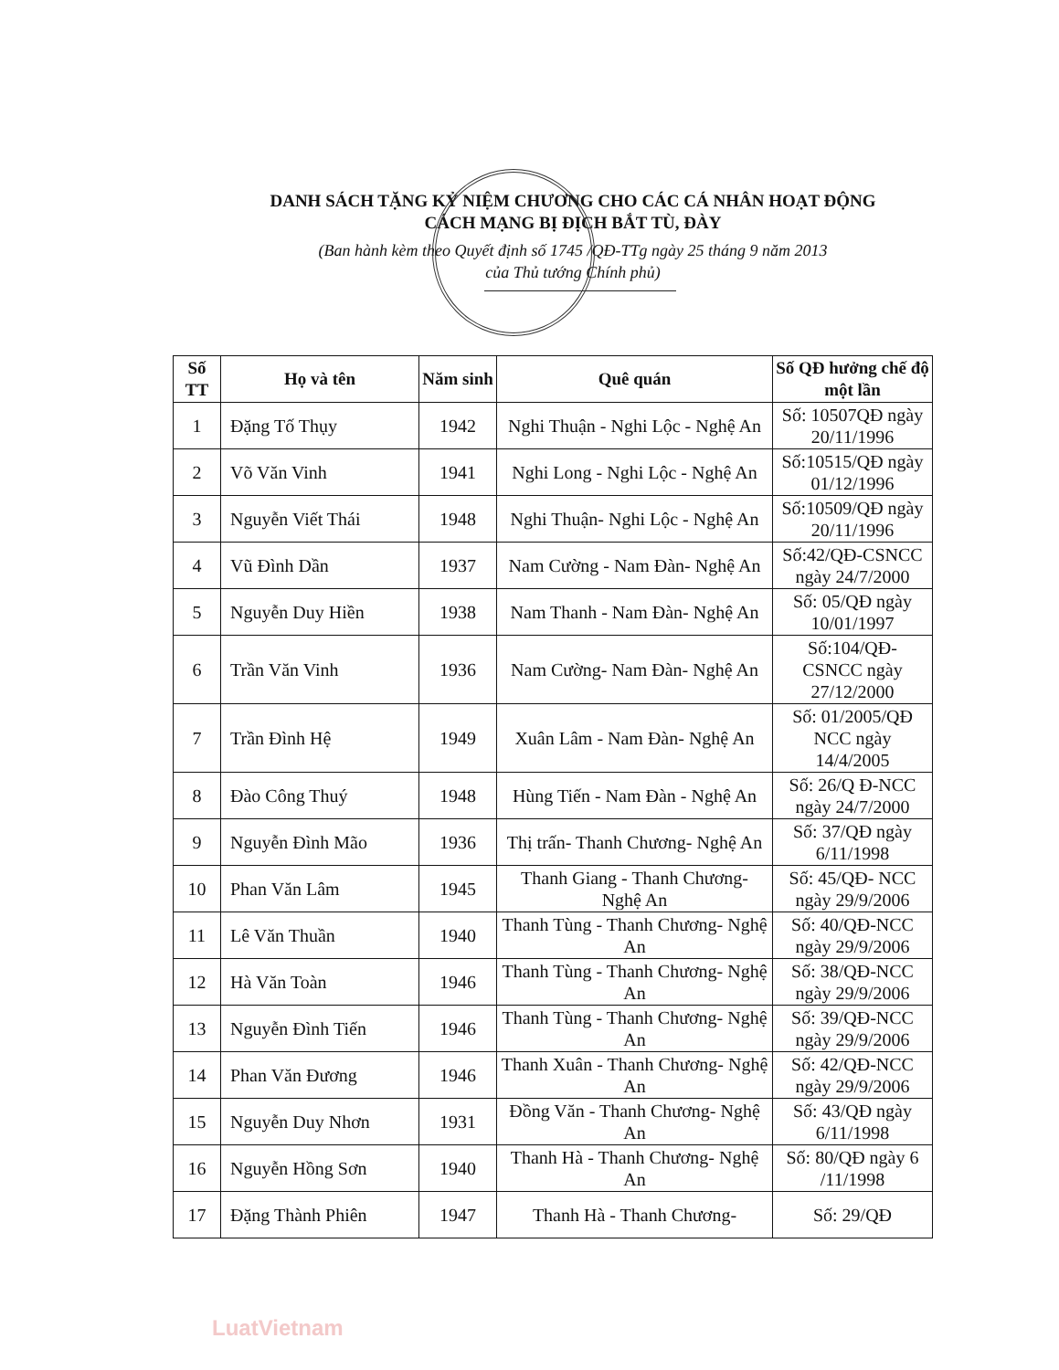DANH SÁCH TẶNG KỶ NIỆM CHƯƠNG CHO CÁC CÁ NHÂN HOẠT ĐỘNG
CÁCH MẠNG BỊ ĐỊCH BẮT TÙ, ĐÀY
(Ban hành kèm theo Quyết định số 1745 /QĐ-TTg ngày 25 tháng 9 năm 2013
của Thủ tướng Chính phủ)
| Số TT | Họ và tên | Năm sinh | Quê quán | Số QĐ hưởng chế độ một lần |
| --- | --- | --- | --- | --- |
| 1 | Đặng Tố Thụy | 1942 | Nghi Thuận - Nghi Lộc - Nghệ An | Số: 10507QĐ ngày 20/11/1996 |
| 2 | Võ Văn Vinh | 1941 | Nghi Long - Nghi Lộc - Nghệ An | Số:10515/QĐ ngày 01/12/1996 |
| 3 | Nguyễn Viết Thái | 1948 | Nghi Thuận- Nghi Lộc - Nghệ An | Số:10509/QĐ ngày 20/11/1996 |
| 4 | Vũ Đình Dần | 1937 | Nam Cường - Nam Đàn- Nghệ An | Số:42/QĐ-CSNCC ngày 24/7/2000 |
| 5 | Nguyễn Duy Hiền | 1938 | Nam Thanh - Nam Đàn- Nghệ An | Số: 05/QĐ ngày 10/01/1997 |
| 6 | Trần Văn Vinh | 1936 | Nam Cường- Nam Đàn- Nghệ An | Số:104/QĐ- CSNCC ngày 27/12/2000 |
| 7 | Trần Đình Hệ | 1949 | Xuân Lâm - Nam Đàn- Nghệ An | Số: 01/2005/QĐ NCC ngày 14/4/2005 |
| 8 | Đào Công Thuý | 1948 | Hùng Tiến - Nam Đàn - Nghệ An | Số: 26/Q Đ-NCC ngày 24/7/2000 |
| 9 | Nguyễn Đình Mão | 1936 | Thị trấn- Thanh Chương- Nghệ An | Số: 37/QĐ ngày 6/11/1998 |
| 10 | Phan Văn Lâm | 1945 | Thanh Giang - Thanh Chương- Nghệ An | Số: 45/QĐ- NCC ngày 29/9/2006 |
| 11 | Lê Văn Thuần | 1940 | Thanh Tùng - Thanh Chương- Nghệ An | Số: 40/QĐ-NCC ngày 29/9/2006 |
| 12 | Hà Văn Toàn | 1946 | Thanh Tùng - Thanh Chương- Nghệ An | Số: 38/QĐ-NCC ngày 29/9/2006 |
| 13 | Nguyễn Đình Tiến | 1946 | Thanh Tùng - Thanh Chương- Nghệ An | Số: 39/QĐ-NCC ngày 29/9/2006 |
| 14 | Phan Văn Đương | 1946 | Thanh Xuân - Thanh Chương- Nghệ An | Số: 42/QĐ-NCC ngày 29/9/2006 |
| 15 | Nguyễn Duy Nhơn | 1931 | Đồng Văn - Thanh Chương- Nghệ An | Số: 43/QĐ ngày 6/11/1998 |
| 16 | Nguyễn Hồng Sơn | 1940 | Thanh Hà - Thanh Chương- Nghệ An | Số: 80/QĐ ngày 6 /11/1998 |
| 17 | Đặng Thành Phiên | 1947 | Thanh Hà - Thanh Chương- | Số: 29/QĐ |
LuatVietnam